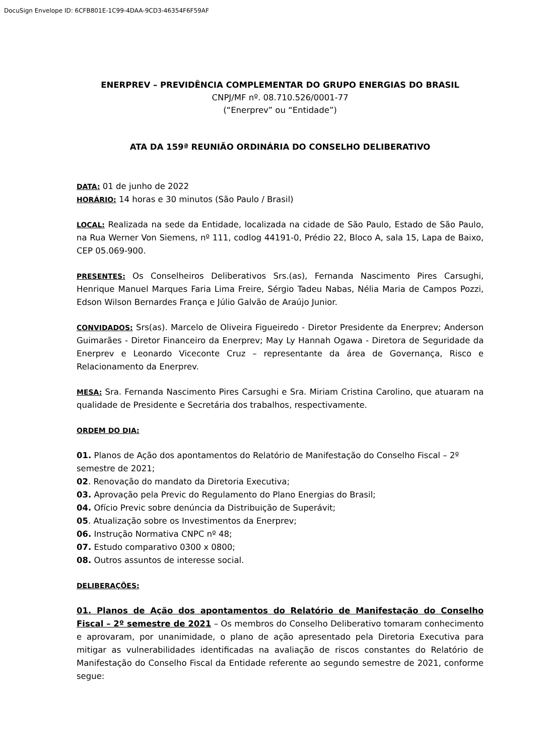DocuSign Envelope ID: 6CFB801E-1C99-4DAA-9CD3-46354F6F59AF
ENERPREV – PREVIDÊNCIA COMPLEMENTAR DO GRUPO ENERGIAS DO BRASIL
CNPJ/MF nº. 08.710.526/0001-77
(“Enerprev” ou “Entidade”)
ATA DA 159ª REUNIÃO ORDINÁRIA DO CONSELHO DELIBERATIVO
DATA: 01 de junho de 2022
HORÁRIO: 14 horas e 30 minutos (São Paulo / Brasil)
LOCAL: Realizada na sede da Entidade, localizada na cidade de São Paulo, Estado de São Paulo, na Rua Werner Von Siemens, nº 111, codlog 44191-0, Prédio 22, Bloco A, sala 15, Lapa de Baixo, CEP 05.069-900.
PRESENTES: Os Conselheiros Deliberativos Srs.(as), Fernanda Nascimento Pires Carsughi, Henrique Manuel Marques Faria Lima Freire, Sérgio Tadeu Nabas, Nélia Maria de Campos Pozzi, Edson Wilson Bernardes França e Júlio Galvão de Araújo Junior.
CONVIDADOS: Srs(as). Marcelo de Oliveira Figueiredo - Diretor Presidente da Enerprev; Anderson Guimarães - Diretor Financeiro da Enerprev; May Ly Hannah Ogawa - Diretora de Seguridade da Enerprev e Leonardo Viceconte Cruz – representante da área de Governança, Risco e Relacionamento da Enerprev.
MESA: Sra. Fernanda Nascimento Pires Carsughi e Sra. Miriam Cristina Carolino, que atuaram na qualidade de Presidente e Secretária dos trabalhos, respectivamente.
ORDEM DO DIA:
01. Planos de Ação dos apontamentos do Relatório de Manifestação do Conselho Fiscal – 2º semestre de 2021;
02. Renovação do mandato da Diretoria Executiva;
03. Aprovação pela Previc do Regulamento do Plano Energias do Brasil;
04. Ofício Previc sobre denúncia da Distribuição de Superávit;
05. Atualização sobre os Investimentos da Enerprev;
06. Instrução Normativa CNPC nº 48;
07. Estudo comparativo 0300 x 0800;
08. Outros assuntos de interesse social.
DELIBERAÇÕES:
01. Planos de Ação dos apontamentos do Relatório de Manifestação do Conselho Fiscal – 2º semestre de 2021 – Os membros do Conselho Deliberativo tomaram conhecimento e aprovaram, por unanimidade, o plano de ação apresentado pela Diretoria Executiva para mitigar as vulnerabilidades identificadas na avaliação de riscos constantes do Relatório de Manifestação do Conselho Fiscal da Entidade referente ao segundo semestre de 2021, conforme segue: